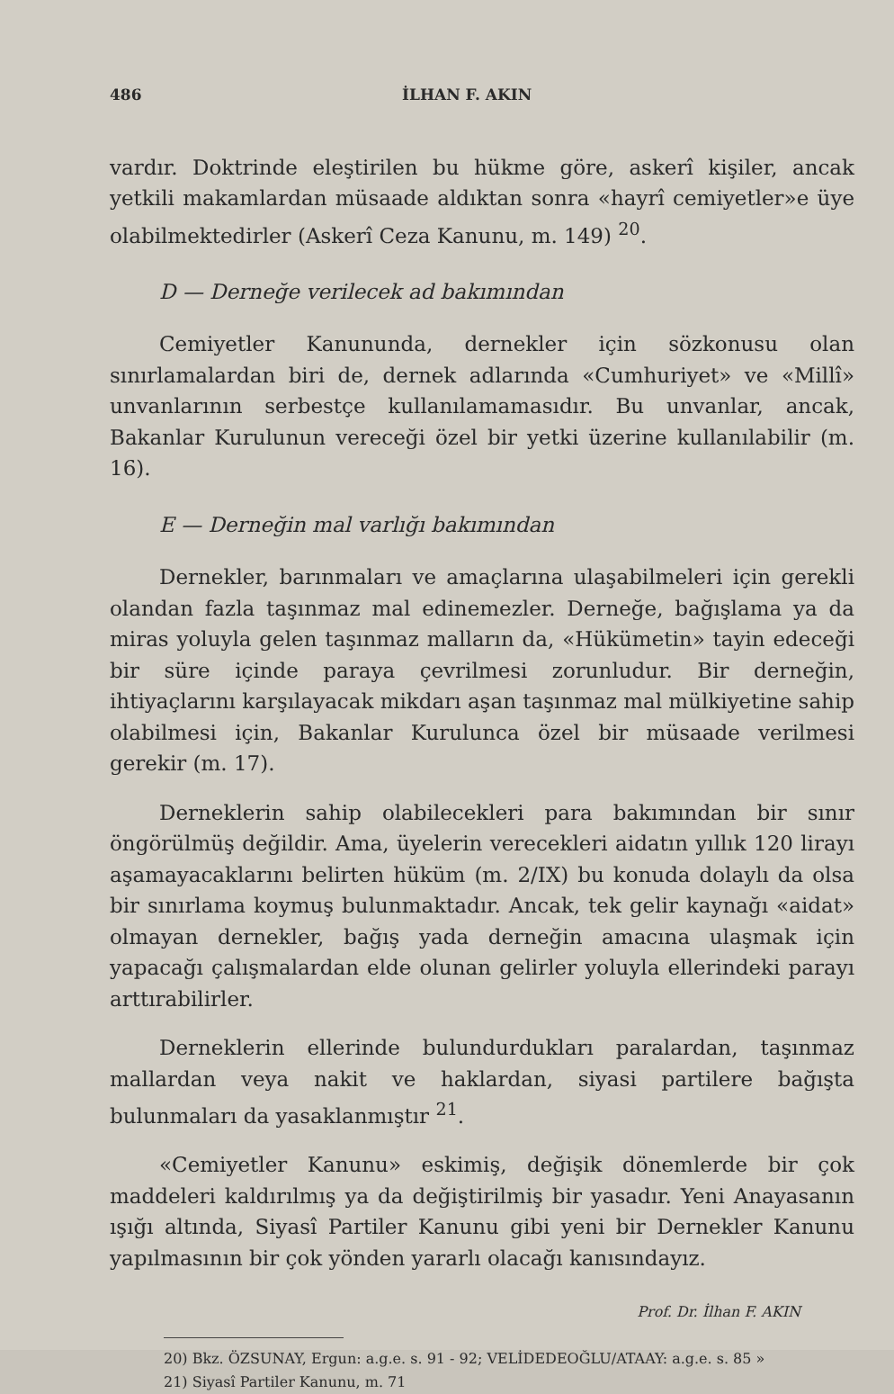486 İLHAN F. AKIN
vardır. Doktrinde eleştirilen bu hükme göre, askerî kişiler, ancak yetkili makamlardan müsaade aldıktan sonra «hayrî cemiyetler»e üye olabilmektedirler (Askerî Ceza Kanunu, m. 149) <sup>20</sup>.
D — Derneğe verilecek ad bakımından
Cemiyetler Kanununda, dernekler için sözkonusu olan sınırlamalardan biri de, dernek adlarında «Cumhuriyet» ve «Millî» unvanlarının serbestçe kullanılamamasıdır. Bu unvanlar, ancak, Bakanlar Kurulunun vereceği özel bir yetki üzerine kullanılabilir (m. 16).
E — Derneğin mal varlığı bakımından
Dernekler, barınmaları ve amaçlarına ulaşabilmeleri için gerekli olandan fazla taşınmaz mal edinemezler. Derneğe, bağışlama ya da miras yoluyla gelen taşınmaz malların da, «Hükümetin» tayin edeceği bir süre içinde paraya çevrilmesi zorunludur. Bir derneğin, ihtiyaçlarını karşılayacak mikdarı aşan taşınmaz mal mülkiyetine sahip olabilmesi için, Bakanlar Kurulunca özel bir müsaade verilmesi gerekir (m. 17).
Derneklerin sahip olabilecekleri para bakımından bir sınır öngörülmüş değildir. Ama, üyelerin verecekleri aidatın yıllık 120 lirayı aşamayacaklarını belirten hüküm (m. 2/IX) bu konuda dolaylı da olsa bir sınırlama koymuş bulunmaktadır. Ancak, tek gelir kaynağı «aidat» olmayan dernekler, bağış yada derneğin amacına ulaşmak için yapacağı çalışmalardan elde olunan gelirler yoluyla ellerindeki parayı arttırabilirler.
Derneklerin ellerinde bulundurdukları paralardan, taşınmaz mallardan veya nakit ve haklardan, siyasi partilere bağışta bulunmaları da yasaklanmıştır <sup>21</sup>.
«Cemiyetler Kanunu» eskimiş, değişik dönemlerde bir çok maddeleri kaldırılmış ya da değiştirilmiş bir yasadır. Yeni Anayasanın ışığı altında, Siyasî Partiler Kanunu gibi yeni bir Dernekler Kanunu yapılmasının bir çok yönden yararlı olacağı kanısındayız.
Prof. Dr. İlhan F. AKIN
20) Bkz. ÖZSUNAY, Ergun: a.g.e. s. 91 - 92; VELİDEDEOĞLU/ATAAY: a.g.e. s. 85 »
21) Siyasî Partiler Kanunu, m. 71